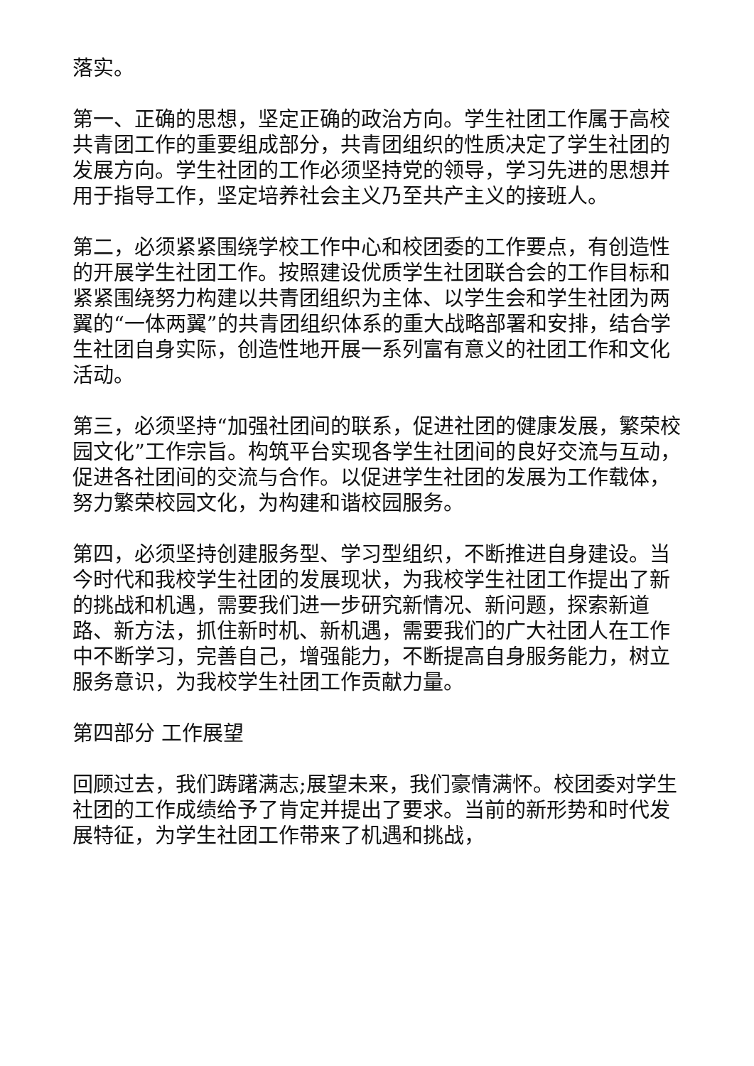落实。
第一、正确的思想，坚定正确的政治方向。学生社团工作属于高校共青团工作的重要组成部分，共青团组织的性质决定了学生社团的发展方向。学生社团的工作必须坚持党的领导，学习先进的思想并用于指导工作，坚定培养社会主义乃至共产主义的接班人。
第二，必须紧紧围绕学校工作中心和校团委的工作要点，有创造性的开展学生社团工作。按照建设优质学生社团联合会的工作目标和紧紧围绕努力构建以共青团组织为主体、以学生会和学生社团为两翼的“一体两翼”的共青团组织体系的重大战略部署和安排，结合学生社团自身实际，创造性地开展一系列富有意义的社团工作和文化活动。
第三，必须坚持“加强社团间的联系，促进社团的健康发展，繁荣校园文化”工作宗旨。构筑平台实现各学生社团间的良好交流与互动，促进各社团间的交流与合作。以促进学生社团的发展为工作载体，努力繁荣校园文化，为构建和谐校园服务。
第四，必须坚持创建服务型、学习型组织，不断推进自身建设。当今时代和我校学生社团的发展现状，为我校学生社团工作提出了新的挑战和机遇，需要我们进一步研究新情况、新问题，探索新道路、新方法，抓住新时机、新机遇，需要我们的广大社团人在工作中不断学习，完善自己，增强能力，不断提高自身服务能力，树立服务意识，为我校学生社团工作贡献力量。
第四部分 工作展望
回顾过去，我们踌躇满志;展望未来，我们豪情满怀。校团委对学生社团的工作成绩给予了肯定并提出了要求。当前的新形势和时代发展特征，为学生社团工作带来了机遇和挑战，